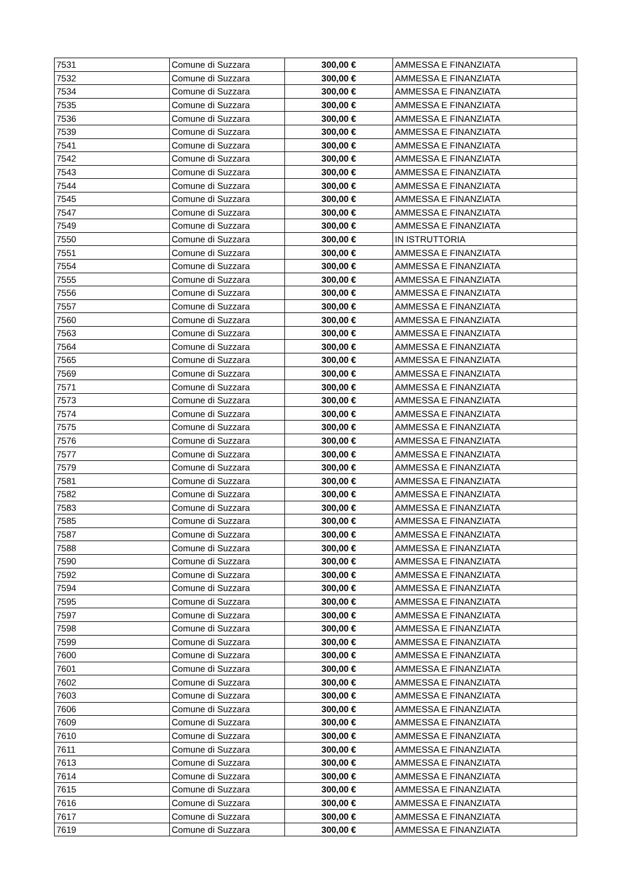| 7531 | Comune di Suzzara | 300,00 € | AMMESSA E FINANZIATA |
| 7532 | Comune di Suzzara | 300,00 € | AMMESSA E FINANZIATA |
| 7534 | Comune di Suzzara | 300,00 € | AMMESSA E FINANZIATA |
| 7535 | Comune di Suzzara | 300,00 € | AMMESSA E FINANZIATA |
| 7536 | Comune di Suzzara | 300,00 € | AMMESSA E FINANZIATA |
| 7539 | Comune di Suzzara | 300,00 € | AMMESSA E FINANZIATA |
| 7541 | Comune di Suzzara | 300,00 € | AMMESSA E FINANZIATA |
| 7542 | Comune di Suzzara | 300,00 € | AMMESSA E FINANZIATA |
| 7543 | Comune di Suzzara | 300,00 € | AMMESSA E FINANZIATA |
| 7544 | Comune di Suzzara | 300,00 € | AMMESSA E FINANZIATA |
| 7545 | Comune di Suzzara | 300,00 € | AMMESSA E FINANZIATA |
| 7547 | Comune di Suzzara | 300,00 € | AMMESSA E FINANZIATA |
| 7549 | Comune di Suzzara | 300,00 € | AMMESSA E FINANZIATA |
| 7550 | Comune di Suzzara | 300,00 € | IN ISTRUTTORIA |
| 7551 | Comune di Suzzara | 300,00 € | AMMESSA E FINANZIATA |
| 7554 | Comune di Suzzara | 300,00 € | AMMESSA E FINANZIATA |
| 7555 | Comune di Suzzara | 300,00 € | AMMESSA E FINANZIATA |
| 7556 | Comune di Suzzara | 300,00 € | AMMESSA E FINANZIATA |
| 7557 | Comune di Suzzara | 300,00 € | AMMESSA E FINANZIATA |
| 7560 | Comune di Suzzara | 300,00 € | AMMESSA E FINANZIATA |
| 7563 | Comune di Suzzara | 300,00 € | AMMESSA E FINANZIATA |
| 7564 | Comune di Suzzara | 300,00 € | AMMESSA E FINANZIATA |
| 7565 | Comune di Suzzara | 300,00 € | AMMESSA E FINANZIATA |
| 7569 | Comune di Suzzara | 300,00 € | AMMESSA E FINANZIATA |
| 7571 | Comune di Suzzara | 300,00 € | AMMESSA E FINANZIATA |
| 7573 | Comune di Suzzara | 300,00 € | AMMESSA E FINANZIATA |
| 7574 | Comune di Suzzara | 300,00 € | AMMESSA E FINANZIATA |
| 7575 | Comune di Suzzara | 300,00 € | AMMESSA E FINANZIATA |
| 7576 | Comune di Suzzara | 300,00 € | AMMESSA E FINANZIATA |
| 7577 | Comune di Suzzara | 300,00 € | AMMESSA E FINANZIATA |
| 7579 | Comune di Suzzara | 300,00 € | AMMESSA E FINANZIATA |
| 7581 | Comune di Suzzara | 300,00 € | AMMESSA E FINANZIATA |
| 7582 | Comune di Suzzara | 300,00 € | AMMESSA E FINANZIATA |
| 7583 | Comune di Suzzara | 300,00 € | AMMESSA E FINANZIATA |
| 7585 | Comune di Suzzara | 300,00 € | AMMESSA E FINANZIATA |
| 7587 | Comune di Suzzara | 300,00 € | AMMESSA E FINANZIATA |
| 7588 | Comune di Suzzara | 300,00 € | AMMESSA E FINANZIATA |
| 7590 | Comune di Suzzara | 300,00 € | AMMESSA E FINANZIATA |
| 7592 | Comune di Suzzara | 300,00 € | AMMESSA E FINANZIATA |
| 7594 | Comune di Suzzara | 300,00 € | AMMESSA E FINANZIATA |
| 7595 | Comune di Suzzara | 300,00 € | AMMESSA E FINANZIATA |
| 7597 | Comune di Suzzara | 300,00 € | AMMESSA E FINANZIATA |
| 7598 | Comune di Suzzara | 300,00 € | AMMESSA E FINANZIATA |
| 7599 | Comune di Suzzara | 300,00 € | AMMESSA E FINANZIATA |
| 7600 | Comune di Suzzara | 300,00 € | AMMESSA E FINANZIATA |
| 7601 | Comune di Suzzara | 300,00 € | AMMESSA E FINANZIATA |
| 7602 | Comune di Suzzara | 300,00 € | AMMESSA E FINANZIATA |
| 7603 | Comune di Suzzara | 300,00 € | AMMESSA E FINANZIATA |
| 7606 | Comune di Suzzara | 300,00 € | AMMESSA E FINANZIATA |
| 7609 | Comune di Suzzara | 300,00 € | AMMESSA E FINANZIATA |
| 7610 | Comune di Suzzara | 300,00 € | AMMESSA E FINANZIATA |
| 7611 | Comune di Suzzara | 300,00 € | AMMESSA E FINANZIATA |
| 7613 | Comune di Suzzara | 300,00 € | AMMESSA E FINANZIATA |
| 7614 | Comune di Suzzara | 300,00 € | AMMESSA E FINANZIATA |
| 7615 | Comune di Suzzara | 300,00 € | AMMESSA E FINANZIATA |
| 7616 | Comune di Suzzara | 300,00 € | AMMESSA E FINANZIATA |
| 7617 | Comune di Suzzara | 300,00 € | AMMESSA E FINANZIATA |
| 7619 | Comune di Suzzara | 300,00 € | AMMESSA E FINANZIATA |